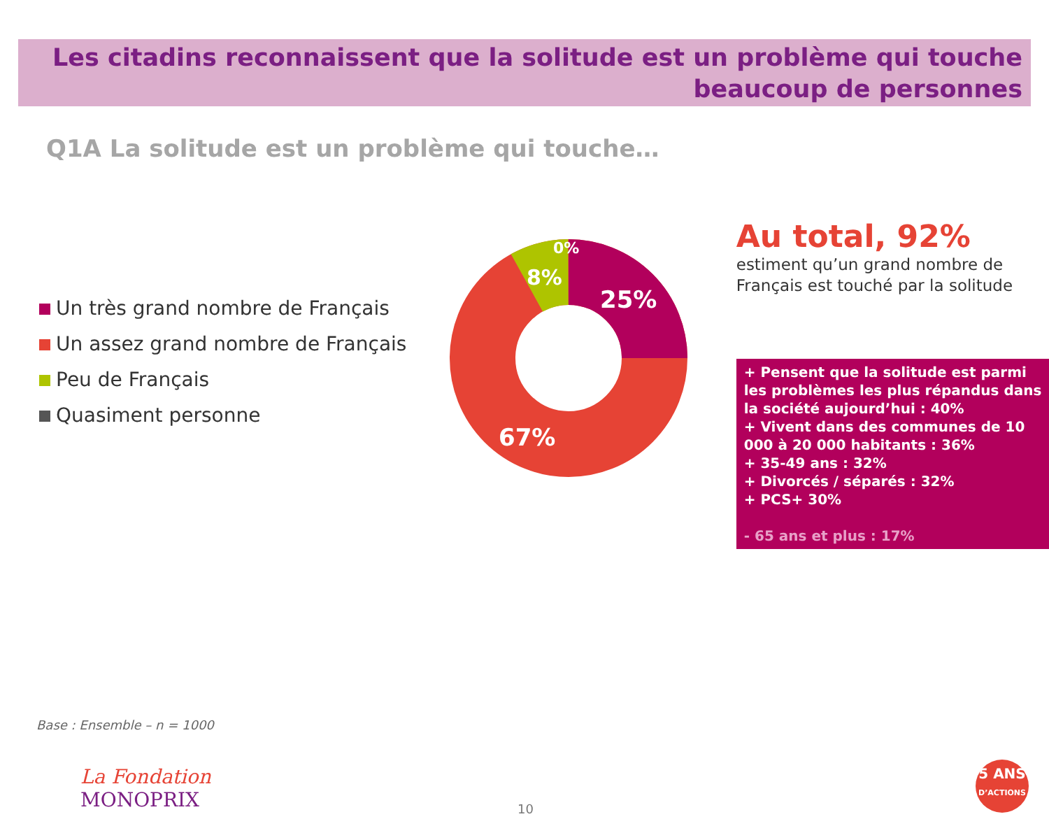Les citadins reconnaissent que la solitude est un problème qui touche
beaucoup de personnes
Q1A La solitude est un problème qui touche…
Un très grand nombre de Français
Un assez grand nombre de Français
Peu de Français
Quasiment personne
0%
8%
25%
67%
Au total, 92%
estiment qu’un grand nombre de Français est touché par la solitude
+ Pensent que la solitude est parmi les problèmes les plus répandus dans la société aujourd’hui : 40%
+ Vivent dans des communes de 10 000 à 20 000 habitants : 36%
+ 35-49 ans : 32%
+ Divorcés / séparés : 32%
+ PCS+ 30%
- 65 ans et plus : 17%
Base : Ensemble – n = 1000
La Fondation
MONOPRIX
10
5 ANS
D’ACTIONS